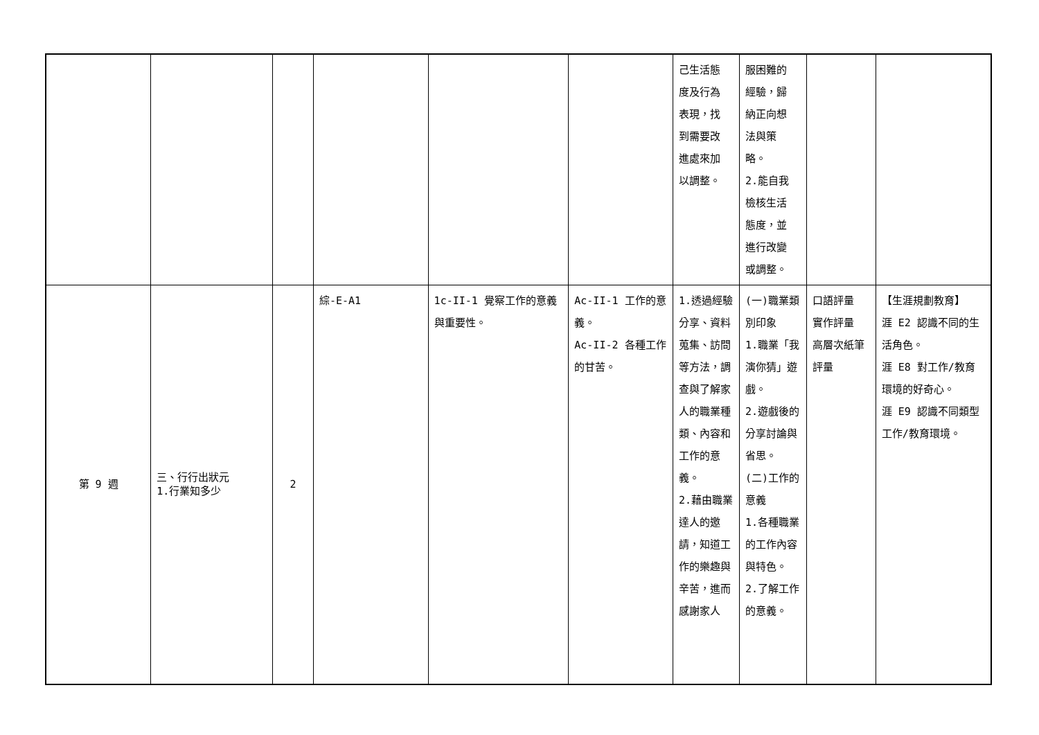| | | | | | | 己生活態 度及行為 表現，找 到需要改 進處來加 以調整。 | 服困難的 經驗，歸 納正向想 法與策 略。 2.能自我 檢核生活 態度，並 進行改變 或調整。 | | |
| 第 9 週 | 三、行行出狀元 1.行業知多少 | 2 | 綜-E-A1 | 1c-II-1 覺察工作的意義與重要性。 | Ac-II-1 工作的意義。 Ac-II-2 各種工作的甘苦。 | 1.透過經驗分享、資料蒐集、訪問等方法，調查與了解家人的職業種類、內容和工作的意義。 2.藉由職業達人的邀請，知道工作的樂趣與辛苦，進而感謝家人 | (一)職業類別印象 1.職業「我演你猜」遊戲。 2.遊戲後的分享討論與省思。 (二)工作的意義 1.各種職業的工作內容與特色。 2.了解工作的意義。 | 口語評量 實作評量 高層次紙筆評量 | 【生涯規劃教育】 涯 E2 認識不同的生活角色。 涯 E8 對工作/教育環境的好奇心。 涯 E9 認識不同類型工作/教育環境。 |